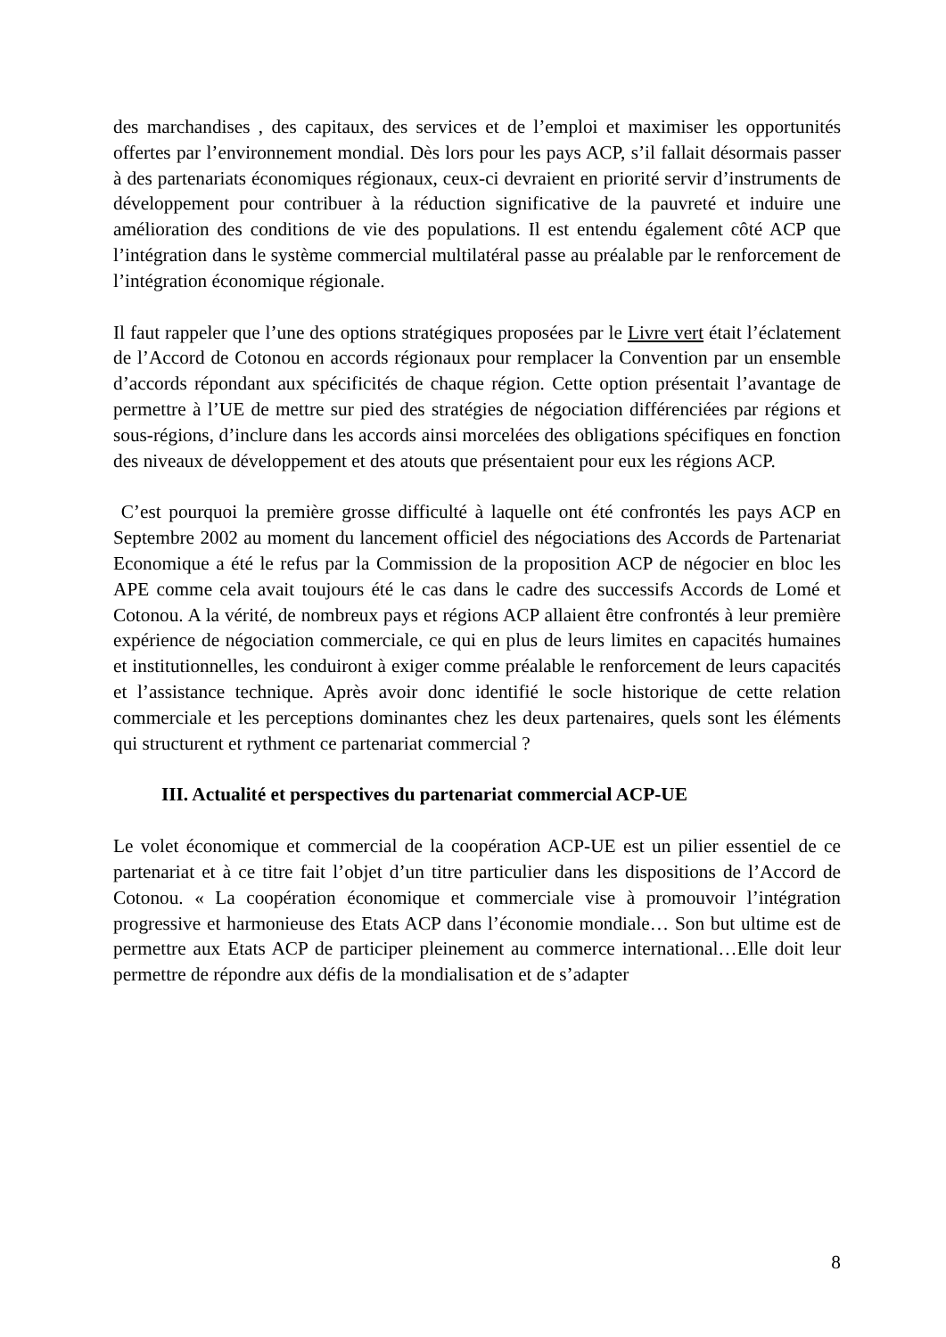des marchandises , des capitaux, des services et de l’emploi et maximiser les opportunités offertes par l’environnement mondial. Dès lors pour les pays ACP, s’il fallait désormais passer à des partenariats économiques régionaux, ceux-ci devraient en priorité servir d’instruments de développement pour contribuer à la réduction significative de la pauvreté et induire une amélioration des conditions de vie des populations. Il est entendu également côté ACP que l’intégration dans le système commercial multilatéral passe au préalable par le renforcement de l’intégration économique régionale.
Il faut rappeler que l’une des options stratégiques proposées par le Livre vert était l’éclatement de l’Accord de Cotonou en accords régionaux pour remplacer la Convention par un ensemble d’accords répondant aux spécificités de chaque région. Cette option présentait l’avantage de permettre à l’UE de mettre sur pied des stratégies de négociation différenciées par régions et sous-régions, d’inclure dans les accords ainsi morcelées des obligations spécifiques en fonction des niveaux de développement et des atouts que présentaient pour eux les régions ACP.
C’est pourquoi la première grosse difficulté à laquelle ont été confrontés les pays ACP en Septembre 2002 au moment du lancement officiel des négociations des Accords de Partenariat Economique a été le refus par la Commission de la proposition ACP de négocier en bloc les APE comme cela avait toujours été le cas dans le cadre des successifs Accords de Lomé et Cotonou. A la vérité, de nombreux pays et régions ACP allaient être confrontés à leur première expérience de négociation commerciale, ce qui en plus de leurs limites en capacités humaines et institutionnelles, les conduiront à exiger comme préalable le renforcement de leurs capacités et l’assistance technique. Après avoir donc identifié le socle historique de cette relation commerciale et les perceptions dominantes chez les deux partenaires, quels sont les éléments qui structurent et rythment ce partenariat commercial ?
III. Actualité et perspectives du partenariat commercial ACP-UE
Le volet économique et commercial de la coopération ACP-UE est un pilier essentiel de ce partenariat et à ce titre fait l’objet d’un titre particulier dans les dispositions de l’Accord de Cotonou. « La coopération économique et commerciale vise à promouvoir l’intégration progressive et harmonieuse des Etats ACP dans l’économie mondiale… Son but ultime est de permettre aux Etats ACP de participer pleinement au commerce international…Elle doit leur permettre de répondre aux défis de la mondialisation et de s’adapter
8